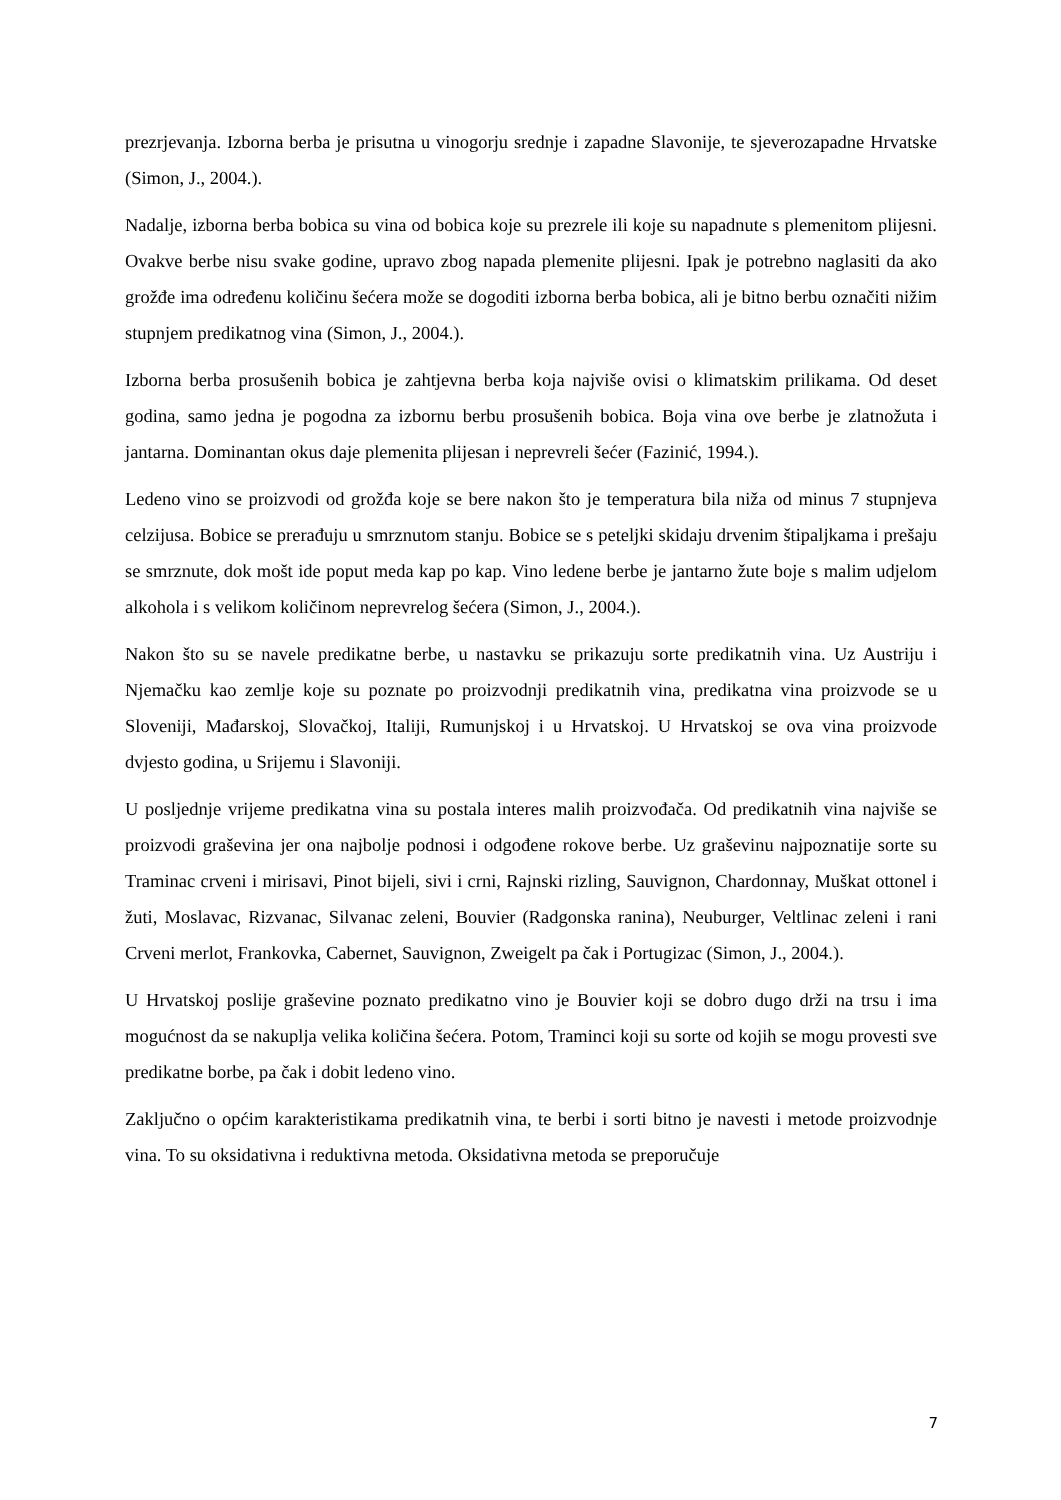prezrjevanja. Izborna berba je prisutna u vinogorju srednje i zapadne Slavonije, te sjeverozapadne Hrvatske (Simon, J., 2004.).
Nadalje, izborna berba bobica su vina od bobica koje su prezrele ili koje su napadnute s plemenitom plijesni. Ovakve berbe nisu svake godine, upravo zbog napada plemenite plijesni. Ipak je potrebno naglasiti da ako grožđe ima određenu količinu šećera može se dogoditi izborna berba bobica, ali je bitno berbu označiti nižim stupnjem predikatnog vina (Simon, J., 2004.).
Izborna berba prosušenih bobica je zahtjevna berba koja najviše ovisi o klimatskim prilikama. Od deset godina, samo jedna je pogodna za izbornu berbu prosušenih bobica. Boja vina ove berbe je zlatnožuta i jantarna. Dominantan okus daje plemenita plijesan i neprevreli šećer (Fazinić, 1994.).
Ledeno vino se proizvodi od grožđa koje se bere nakon što je temperatura bila niža od minus 7 stupnjeva celzijusa. Bobice se prerađuju u smrznutom stanju. Bobice se s peteljki skidaju drvenim štipaljkama i prešaju se smrznute, dok mošt ide poput meda kap po kap. Vino ledene berbe je jantarno žute boje s malim udjelom alkohola i s velikom količinom neprevrelog šećera (Simon, J., 2004.).
Nakon što su se navele predikatne berbe, u nastavku se prikazuju sorte predikatnih vina. Uz Austriju i Njemačku kao zemlje koje su poznate po proizvodnji predikatnih vina, predikatna vina proizvode se u Sloveniji, Mađarskoj, Slovačkoj, Italiji, Rumunjskoj i u Hrvatskoj. U Hrvatskoj se ova vina proizvode dvjesto godina, u Srijemu i Slavoniji.
U posljednje vrijeme predikatna vina su postala interes malih proizvođača. Od predikatnih vina najviše se proizvodi graševina jer ona najbolje podnosi i odgođene rokove berbe. Uz graševinu najpoznatije sorte su Traminac crveni i mirisavi, Pinot bijeli, sivi i crni, Rajnski rizling, Sauvignon, Chardonnay, Muškat ottonel i žuti, Moslavac, Rizvanac, Silvanac zeleni, Bouvier (Radgonska ranina), Neuburger, Veltlinac zeleni i rani Crveni merlot, Frankovka, Cabernet, Sauvignon, Zweigelt pa čak i Portugizac (Simon, J., 2004.).
U Hrvatskoj poslije graševine poznato predikatno vino je Bouvier koji se dobro dugo drži na trsu i ima mogućnost da se nakuplja velika količina šećera. Potom, Traminci koji su sorte od kojih se mogu provesti sve predikatne borbe, pa čak i dobit ledeno vino.
Zaključno o općim karakteristikama predikatnih vina, te berbi i sorti bitno je navesti i metode proizvodnje vina. To su oksidativna i reduktivna metoda. Oksidativna metoda se preporučuje
7